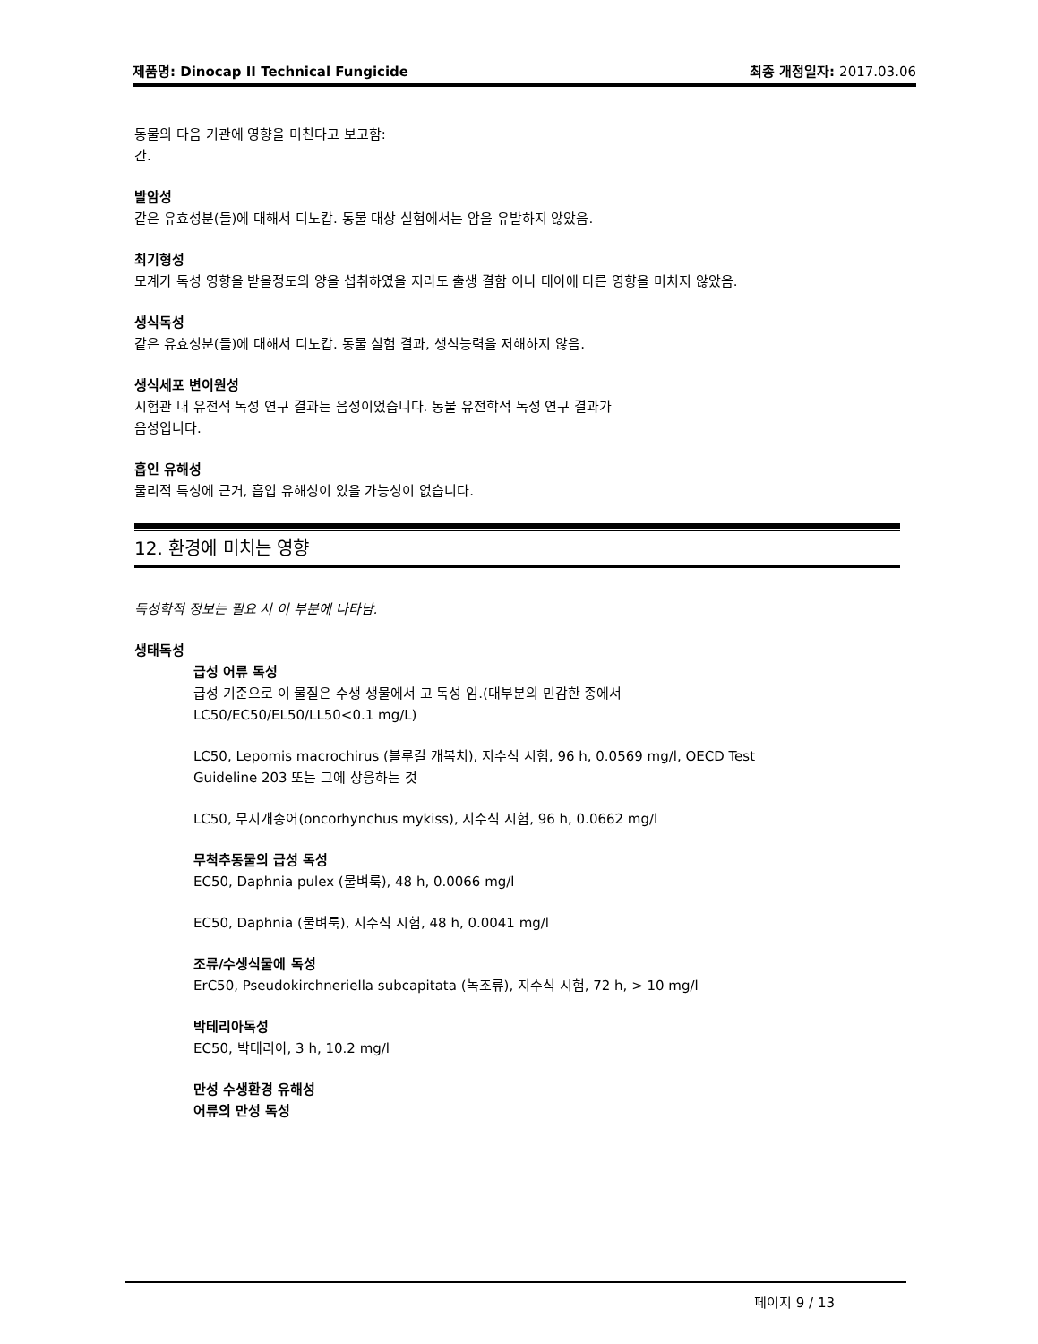제품명: Dinocap II Technical Fungicide 최종 개정일자: 2017.03.06
동물의 다음 기관에 영향을 미친다고 보고함:
간.
발암성
같은 유효성분(들)에 대해서 디노캅. 동물 대상 실험에서는 암을 유발하지 않았음.
최기형성
모계가 독성 영향을 받을정도의 양을 섭취하였을 지라도 출생 결함 이나 태아에 다른 영향을 미치지 않았음.
생식독성
같은 유효성분(들)에 대해서 디노캅. 동물 실험 결과, 생식능력을 저해하지 않음.
생식세포 변이원성
시험관 내 유전적 독성 연구 결과는 음성이었습니다. 동물 유전학적 독성 연구 결과가
음성입니다.
흡인 유해성
물리적 특성에 근거, 흡입 유해성이 있을 가능성이 없습니다.
12. 환경에 미치는 영향
독성학적 정보는 필요 시 이 부분에 나타남.
생태독성
급성 어류 독성
급성 기준으로 이 물질은 수생 생물에서 고 독성 임.(대부분의 민감한 종에서
LC50/EC50/EL50/LL50<0.1 mg/L)
LC50, Lepomis macrochirus (블루길 개복치), 지수식 시험, 96 h, 0.0569 mg/l, OECD Test
Guideline 203 또는 그에 상응하는 것
LC50, 무지개송어(oncorhynchus mykiss), 지수식 시험, 96 h, 0.0662 mg/l
무척추동물의 급성 독성
EC50, Daphnia pulex (물벼룩), 48 h, 0.0066 mg/l
EC50, Daphnia (물벼룩), 지수식 시험, 48 h, 0.0041 mg/l
조류/수생식물에 독성
ErC50, Pseudokirchneriella subcapitata (녹조류), 지수식 시험, 72 h, > 10 mg/l
박테리아독성
EC50, 박테리아, 3 h, 10.2 mg/l
만성 수생환경 유해성
어류의 만성 독성
페이지 9 / 13